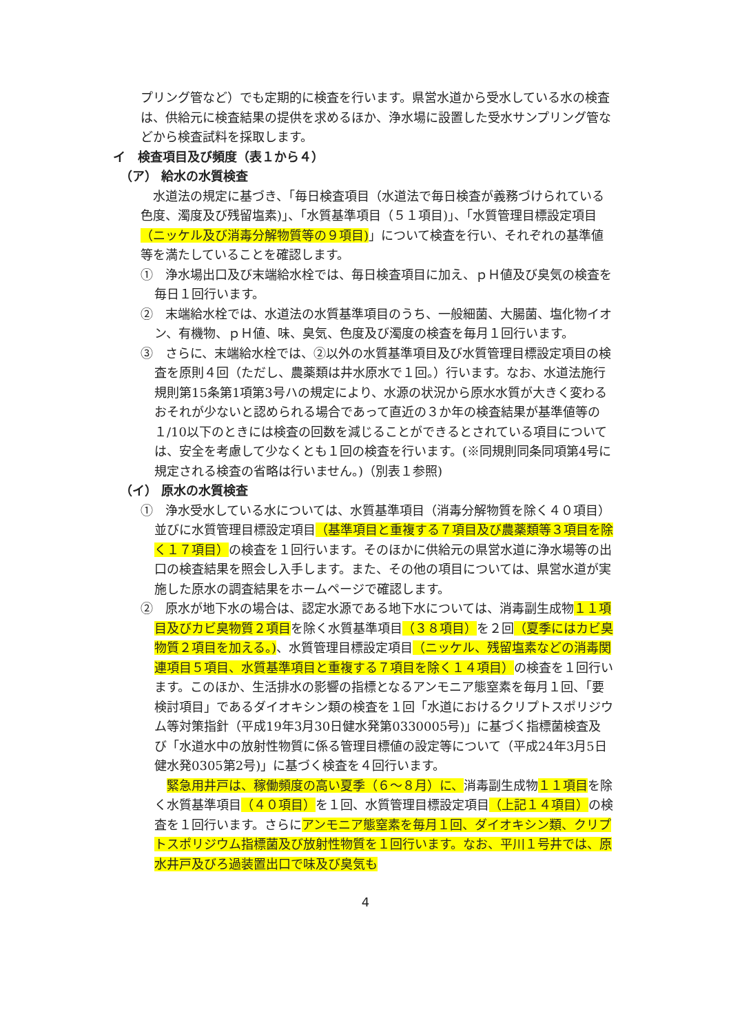プリング管など）でも定期的に検査を行います。県営水道から受水している水の検査は、供給元に検査結果の提供を求めるほか、浄水場に設置した受水サンプリング管などから検査試料を採取します。
イ　検査項目及び頻度（表１から４）
（ア） 給水の水質検査
　水道法の規定に基づき、「毎日検査項目（水道法で毎日検査が義務づけられている色度、濁度及び残留塩素)」、「水質基準項目（５１項目)」、「水質管理目標設定項目（ニッケル及び消毒分解物質等の９項目)」について検査を行い、それぞれの基準値等を満たしていることを確認します。
①　浄水場出口及び末端給水栓では、毎日検査項目に加え、ｐＨ値及び臭気の検査を毎日１回行います。
②　末端給水栓では、水道法の水質基準項目のうち、一般細菌、大腸菌、塩化物イオン、有機物、ｐＨ値、味、臭気、色度及び濁度の検査を毎月１回行います。
③　さらに、末端給水栓では、②以外の水質基準項目及び水質管理目標設定項目の検査を原則４回（ただし、農薬類は井水原水で１回。）行います。なお、水道法施行規則第15条第1項第3号ハの規定により、水源の状況から原水水質が大きく変わるおそれが少ないと認められる場合であって直近の３か年の検査結果が基準値等の１/10以下のときには検査の回数を減じることができるとされている項目については、安全を考慮して少なくとも１回の検査を行います。(※同規則同条同項第4号に規定される検査の省略は行いません。)（別表１参照)
（イ） 原水の水質検査
①　浄水受水している水については、水質基準項目（消毒分解物質を除く４０項目）並びに水質管理目標設定項目（基準項目と重複する７項目及び農薬類等３項目を除く１７項目）の検査を１回行います。そのほかに供給元の県営水道に浄水場等の出口の検査結果を照会し入手します。また、その他の項目については、県営水道が実施した原水の調査結果をホームページで確認します。
②　原水が地下水の場合は、認定水源である地下水については、消毒副生成物１１項目及びカビ臭物質２項目を除く水質基準項目（３８項目）を２回（夏季にはカビ臭物質２項目を加える。)、水質管理目標設定項目（ニッケル、残留塩素などの消毒関連項目５項目、水質基準項目と重複する７項目を除く１４項目）の検査を１回行います。このほか、生活排水の影響の指標となるアンモニア態窒素を毎月１回、「要検討項目」であるダイオキシン類の検査を１回「水道におけるクリプトスポリジウム等対策指針（平成19年3月30日健水発第0330005号)」に基づく指標菌検査及び「水道水中の放射性物質に係る管理目標値の設定等について（平成24年3月5日健水発0305第2号)」に基づく検査を４回行います。
　緊急用井戸は、稼働頻度の高い夏季（６～８月）に、消毒副生成物１１項目を除く水質基準項目（４０項目）を１回、水質管理目標設定項目（上記１４項目）の検査を１回行います。さらにアンモニア態窒素を毎月１回、ダイオキシン類、クリプトスポリジウム指標菌及び放射性物質を１回行います。なお、平川１号井では、原水井戸及びろ過装置出口で味及び臭気も
4